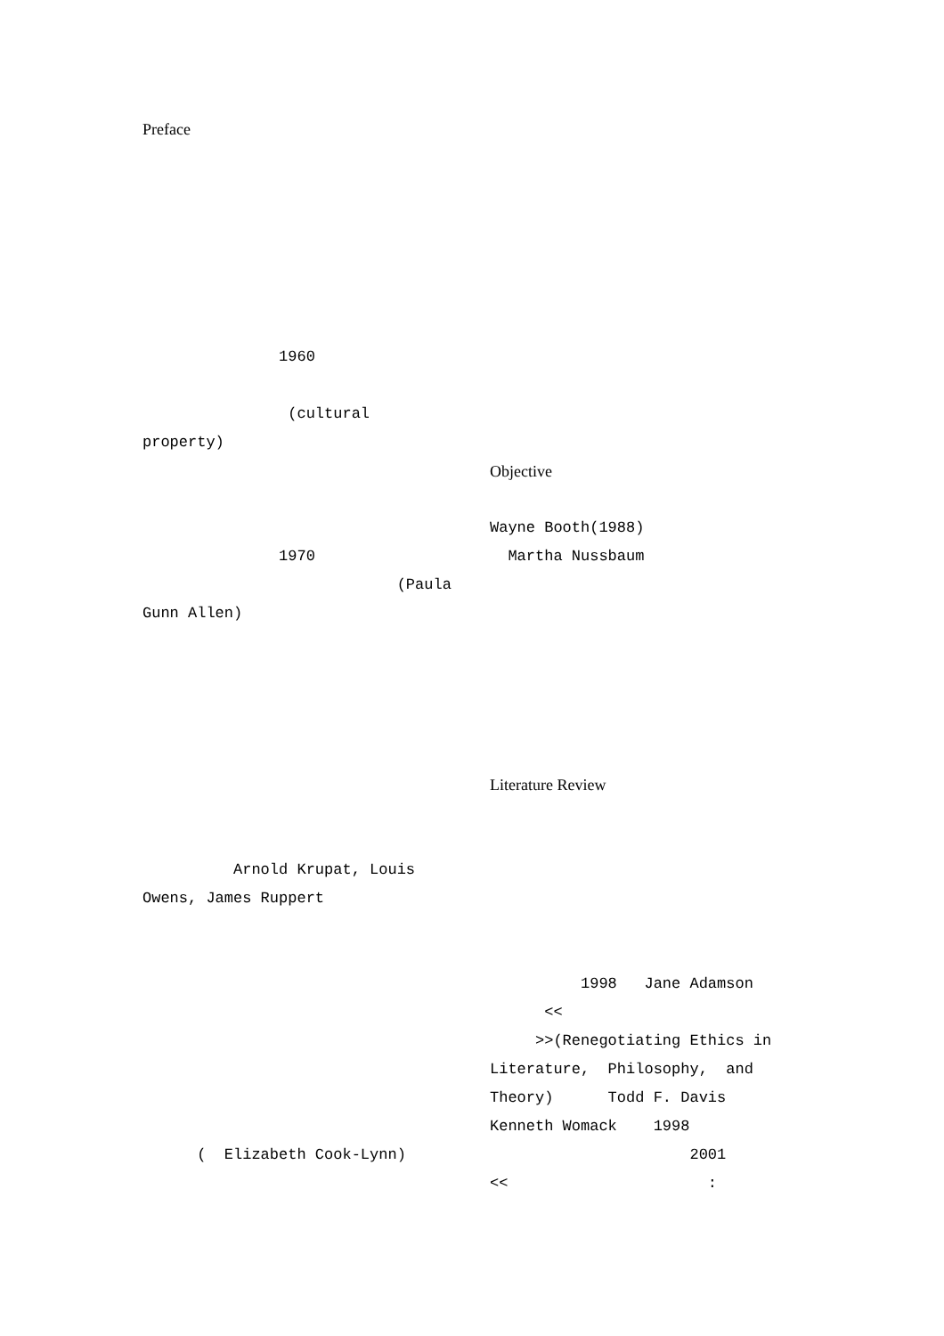Preface
1960
(cultural
property)
1970
(Paula
Gunn Allen)
Arnold Krupat, Louis
Owens, James Ruppert
( Elizabeth Cook-Lynn)
Objective
Wayne Booth(1988)
Martha Nussbaum
Literature Review
1998 Jane Adamson
<<
>>(Renegotiating Ethics in
Literature, Philosophy, and
Theory) Todd F. Davis
Kenneth Womack 1998
2001
<< :